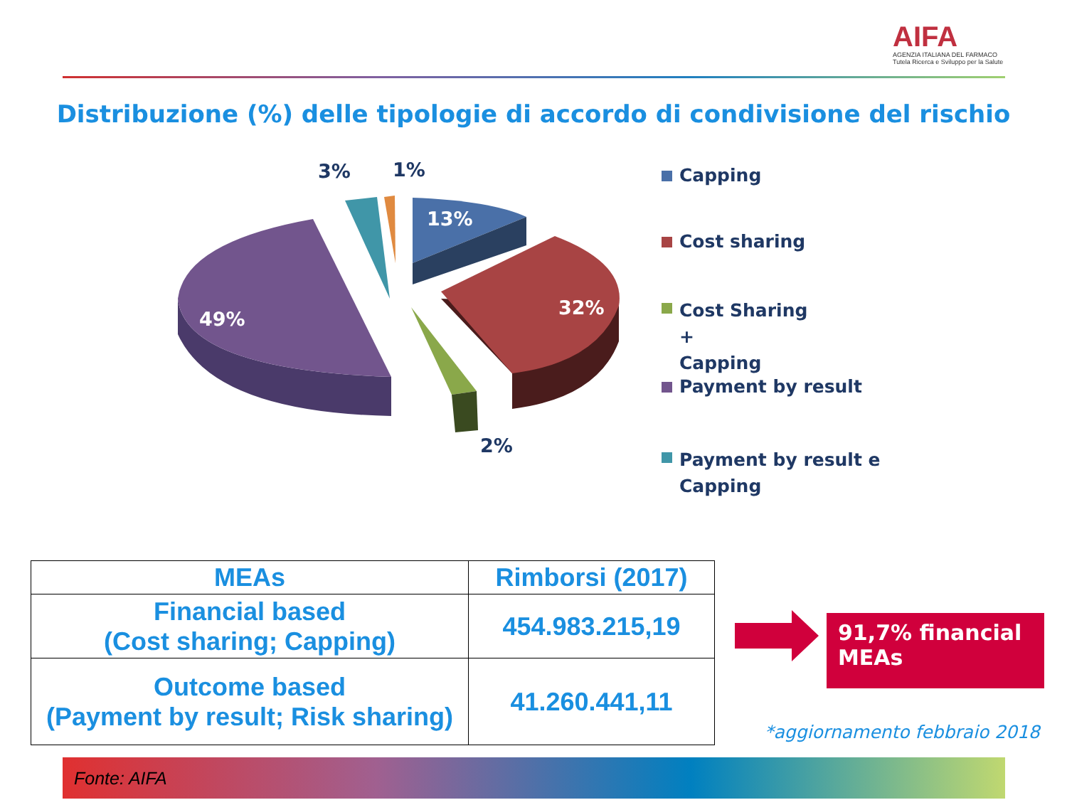AIFA
AGENZIA ITALIANA DEL FARMACO
Tutela Ricerca e Sviluppo per la Salute
Distribuzione (%) delle tipologie di accordo di condivisione del rischio
13%
32%
49%
2%
3%
1%
Capping
Cost sharing
Cost Sharing
+
Capping
Payment by result
Payment by result e
Capping
| MEAs | Rimborsi (2017) |
| --- | --- |
| Financial based (Cost sharing; Capping) | 454.983.215,19 |
| Outcome based (Payment by result; Risk sharing) | 41.260.441,11 |
91,7% financial
MEAs
*aggiornamento febbraio 2018
Fonte: AIFA